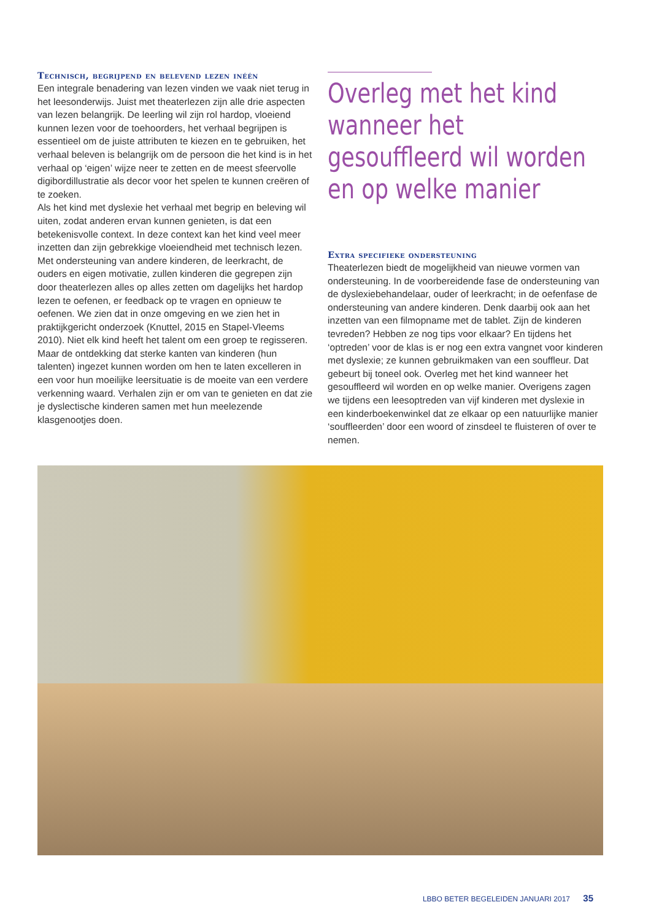Technisch, begrijpend en belevend lezen inéén
Een integrale benadering van lezen vinden we vaak niet terug in het leesonderwijs. Juist met theaterlezen zijn alle drie aspecten van lezen belangrijk. De leerling wil zijn rol hardop, vloeiend kunnen lezen voor de toehoorders, het verhaal begrijpen is essentieel om de juiste attributen te kiezen en te gebruiken, het verhaal beleven is belangrijk om de persoon die het kind is in het verhaal op ‘eigen’ wijze neer te zetten en de meest sfeervolle digibordillustratie als decor voor het spelen te kunnen creëren of te zoeken.
Als het kind met dyslexie het verhaal met begrip en beleving wil uiten, zodat anderen ervan kunnen genieten, is dat een betekenisvolle context. In deze context kan het kind veel meer inzetten dan zijn gebrekkige vloeiendheid met technisch lezen. Met ondersteuning van andere kinderen, de leerkracht, de ouders en eigen motivatie, zullen kinderen die gegrepen zijn door theaterlezen alles op alles zetten om dagelijks het hardop lezen te oefenen, er feedback op te vragen en opnieuw te oefenen. We zien dat in onze omgeving en we zien het in praktijkgericht onderzoek (Knuttel, 2015 en Stapel-Vleems 2010). Niet elk kind heeft het talent om een groep te regisseren. Maar de ontdekking dat sterke kanten van kinderen (hun talenten) ingezet kunnen worden om hen te laten excelleren in een voor hun moeilijke leersituatie is de moeite van een verdere verkenning waard. Verhalen zijn er om van te genieten en dat zie je dyslectische kinderen samen met hun meelezende klasgenootjes doen.
Overleg met het kind wanneer het gesouffleerd wil worden en op welke manier
Extra specifieke ondersteuning
Theaterlezen biedt de mogelijkheid van nieuwe vormen van ondersteuning. In de voorbereidende fase de ondersteuning van de dyslexiebehandelaar, ouder of leerkracht; in de oefenfase de ondersteuning van andere kinderen. Denk daarbij ook aan het inzetten van een filmopname met de tablet. Zijn de kinderen tevreden? Hebben ze nog tips voor elkaar? En tijdens het ‘optreden’ voor de klas is er nog een extra vangnet voor kinderen met dyslexie; ze kunnen gebruikmaken van een souffleur. Dat gebeurt bij toneel ook. Overleg met het kind wanneer het gesouffleerd wil worden en op welke manier. Overigens zagen we tijdens een leesoptreden van vijf kinderen met dyslexie in een kinderboekenwinkel dat ze elkaar op een natuurlijke manier ‘souffleerden’ door een woord of zinsdeel te fluisteren of over te nemen.
LBBO BETER BEGELEIDEN JANUARI 2017 35